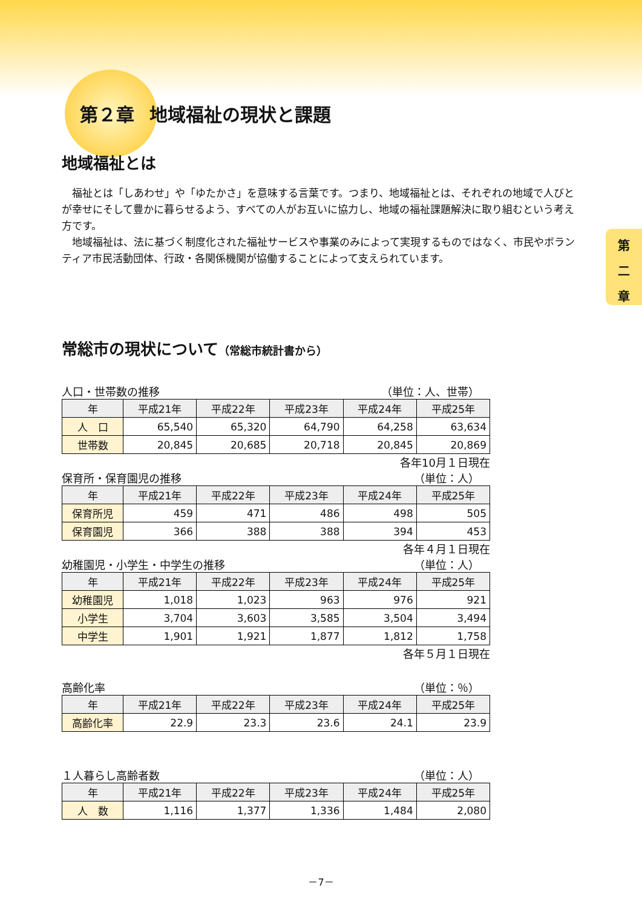第
二
章
第２章 地域福祉の現状と課題
地域福祉とは
福祉とは「しあわせ」や「ゆたかさ」を意味する言葉です。つまり、地域福祉とは、それぞれの地域で人びとが幸せにそして豊かに暮らせるよう、すべての人がお互いに協力し、地域の福祉課題解決に取り組むという考え方です。
地域福祉は、法に基づく制度化された福祉サービスや事業のみによって実現するものではなく、市民やボランティア市民活動団体、行政・各関係機関が協働することによって支えられています。
常総市の現状について（常総市統計書から）
人口・世帯数の推移 （単位：人、世帯）
| 年 | 平成21年 | 平成22年 | 平成23年 | 平成24年 | 平成25年 |
| --- | --- | --- | --- | --- | --- |
| 人 口 | 65,540 | 65,320 | 64,790 | 64,258 | 63,634 |
| 世帯数 | 20,845 | 20,685 | 20,718 | 20,845 | 20,869 |
各年10月１日現在
保育所・保育園児の推移 （単位：人）
| 年 | 平成21年 | 平成22年 | 平成23年 | 平成24年 | 平成25年 |
| --- | --- | --- | --- | --- | --- |
| 保育所児 | 459 | 471 | 486 | 498 | 505 |
| 保育園児 | 366 | 388 | 388 | 394 | 453 |
各年４月１日現在
幼稚園児・小学生・中学生の推移 （単位：人）
| 年 | 平成21年 | 平成22年 | 平成23年 | 平成24年 | 平成25年 |
| --- | --- | --- | --- | --- | --- |
| 幼稚園児 | 1,018 | 1,023 | 963 | 976 | 921 |
| 小学生 | 3,704 | 3,603 | 3,585 | 3,504 | 3,494 |
| 中学生 | 1,901 | 1,921 | 1,877 | 1,812 | 1,758 |
各年５月１日現在
高齢化率 （単位：％）
| 年 | 平成21年 | 平成22年 | 平成23年 | 平成24年 | 平成25年 |
| --- | --- | --- | --- | --- | --- |
| 高齢化率 | 22.9 | 23.3 | 23.6 | 24.1 | 23.9 |
１人暮らし高齢者数 （単位：人）
| 年 | 平成21年 | 平成22年 | 平成23年 | 平成24年 | 平成25年 |
| --- | --- | --- | --- | --- | --- |
| 人 数 | 1,116 | 1,377 | 1,336 | 1,484 | 2,080 |
－7－